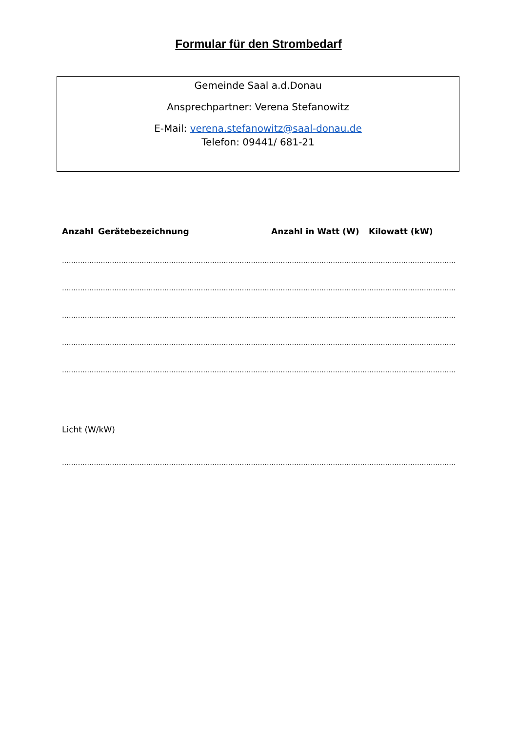Formular für den Strombedarf
Gemeinde Saal a.d.Donau
Ansprechpartner: Verena Stefanowitz
E-Mail: verena.stefanowitz@saal-donau.de
Telefon: 09441/ 681-21
Anzahl Gerätebezeichnung Anzahl in Watt (W) Kilowatt (kW)
……………………………………………………………………………………………………………………………………………………………
……………………………………………………………………………………………………………………………………………………………
……………………………………………………………………………………………………………………………………………………………
……………………………………………………………………………………………………………………………………………………………
……………………………………………………………………………………………………………………………………………………………
Licht (W/kW)
……………………………………………………………………………………………………………………………………………………………